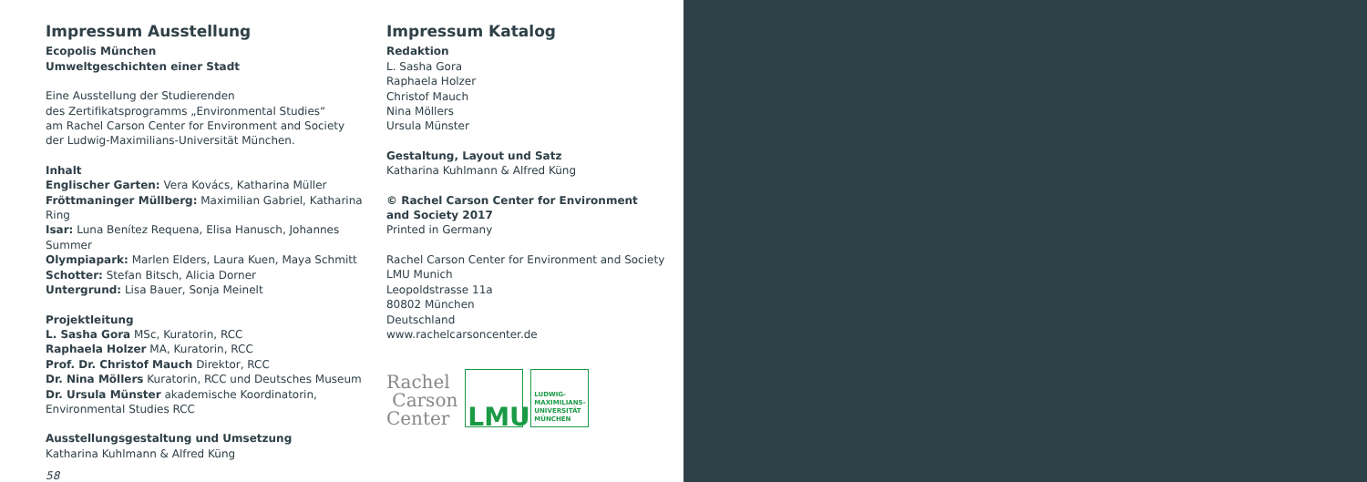Impressum Ausstellung
Ecopolis München
Umweltgeschichten einer Stadt
Eine Ausstellung der Studierenden
des Zertifikatsprogramms „Environmental Studies“
am Rachel Carson Center for Environment and Society
der Ludwig-Maximilians-Universität München.
Inhalt
Englischer Garten: Vera Kovács, Katharina Müller
Fröttmaninger Müllberg: Maximilian Gabriel, Katharina Ring
Isar: Luna Benítez Requena, Elisa Hanusch, Johannes Summer
Olympiapark: Marlen Elders, Laura Kuen, Maya Schmitt
Schotter: Stefan Bitsch, Alicia Dorner
Untergrund: Lisa Bauer, Sonja Meinelt
Projektleitung
L. Sasha Gora MSc, Kuratorin, RCC
Raphaela Holzer MA, Kuratorin, RCC
Prof. Dr. Christof Mauch Direktor, RCC
Dr. Nina Möllers Kuratorin, RCC und Deutsches Museum
Dr. Ursula Münster akademische Koordinatorin,
Environmental Studies RCC
Ausstellungsgestaltung und Umsetzung
Katharina Kuhlmann & Alfred Küng
58
Impressum Katalog
Redaktion
L. Sasha Gora
Raphaela Holzer
Christof Mauch
Nina Möllers
Ursula Münster
Gestaltung, Layout und Satz
Katharina Kuhlmann & Alfred Küng
© Rachel Carson Center for Environment
and Society 2017
Printed in Germany
Rachel Carson Center for Environment and Society
LMU Munich
Leopoldstrasse 11a
80802 München
Deutschland
www.rachelcarsoncenter.de
Rachel
Carson
Center
LMU
LUDWIG-
MAXIMILIANS-
UNIVERSITÄT
MÜNCHEN